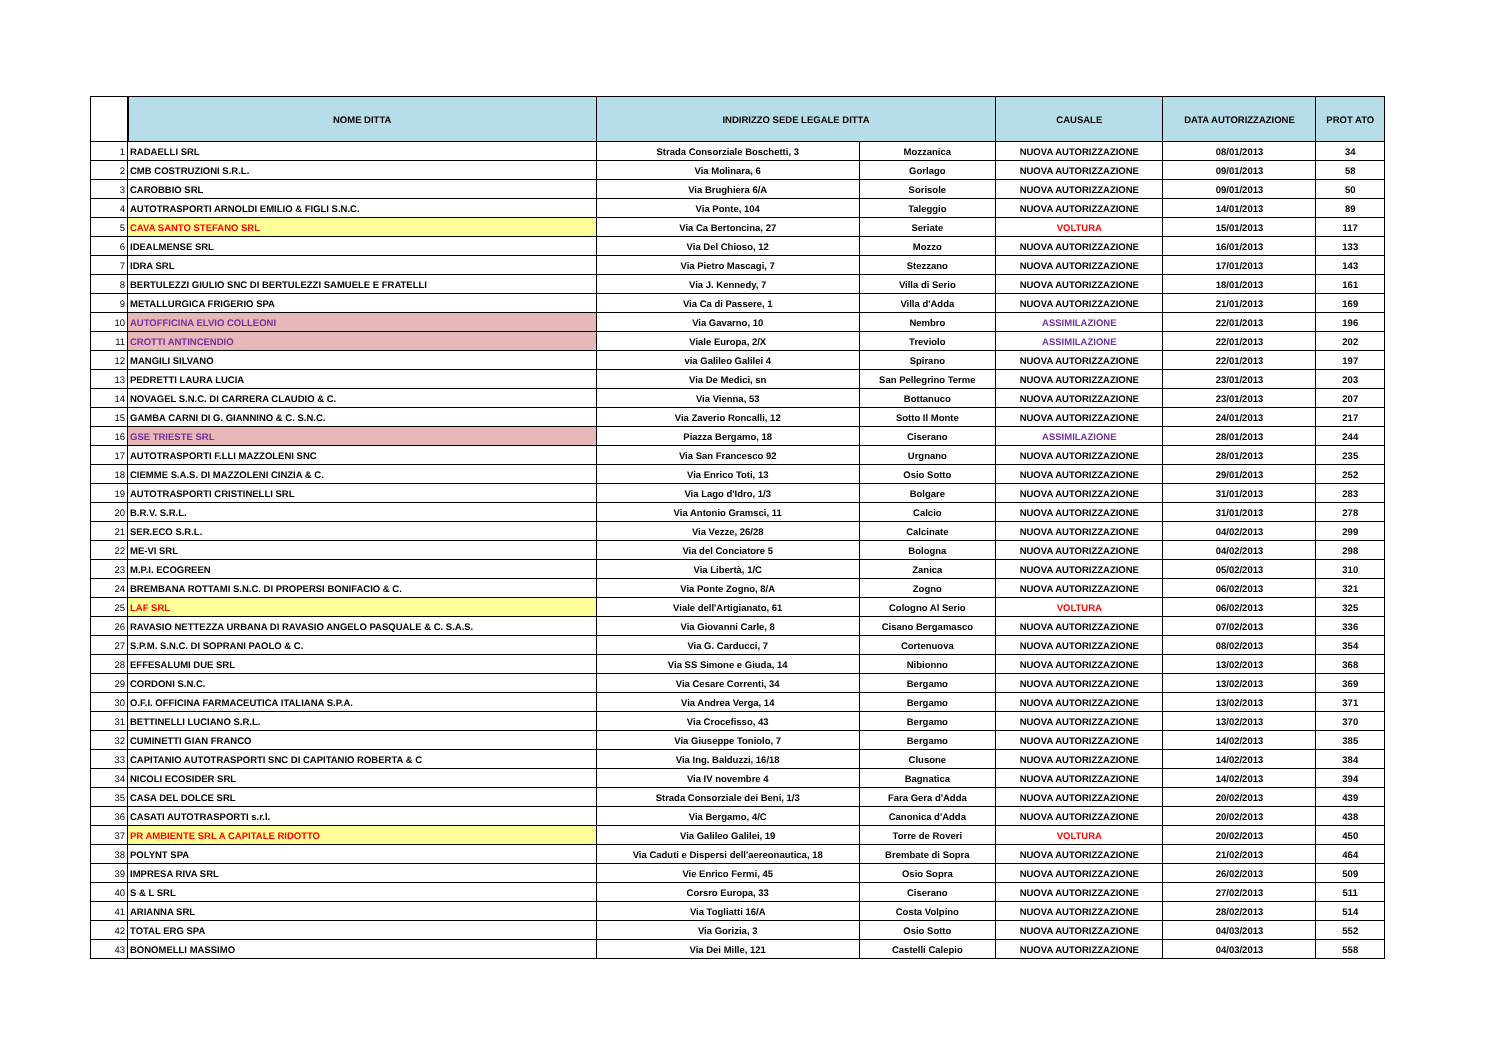| | NOME DITTA | INDIRIZZO SEDE LEGALE DITTA | | CAUSALE | DATA AUTORIZZAZIONE | PROT ATO |
| --- | --- | --- | --- | --- | --- | --- |
| 1 | RADAELLI SRL | Strada Consorziale Boschetti, 3 | Mozzanica | NUOVA AUTORIZZAZIONE | 08/01/2013 | 34 |
| 2 | CMB COSTRUZIONI S.R.L. | Via Molinara, 6 | Gorlago | NUOVA AUTORIZZAZIONE | 09/01/2013 | 58 |
| 3 | CAROBBIO SRL | Via Brughiera 6/A | Sorisole | NUOVA AUTORIZZAZIONE | 09/01/2013 | 50 |
| 4 | AUTOTRASPORTI ARNOLDI EMILIO & FIGLI S.N.C. | Via Ponte, 104 | Taleggio | NUOVA AUTORIZZAZIONE | 14/01/2013 | 89 |
| 5 | CAVA SANTO STEFANO SRL | Via Ca Bertoncina, 27 | Seriate | VOLTURA | 15/01/2013 | 117 |
| 6 | IDEALMENSE SRL | Via Del Chioso, 12 | Mozzo | NUOVA AUTORIZZAZIONE | 16/01/2013 | 133 |
| 7 | IDRA SRL | Via Pietro Mascagi, 7 | Stezzano | NUOVA AUTORIZZAZIONE | 17/01/2013 | 143 |
| 8 | BERTULEZZI GIULIO SNC DI BERTULEZZI SAMUELE E FRATELLI | Via J. Kennedy, 7 | Villa di Serio | NUOVA AUTORIZZAZIONE | 18/01/2013 | 161 |
| 9 | METALLURGICA FRIGERIO SPA | Via Ca di Passere, 1 | Villa d'Adda | NUOVA AUTORIZZAZIONE | 21/01/2013 | 169 |
| 10 | AUTOFFICINA ELVIO COLLEONI | Via Gavarno, 10 | Nembro | ASSIMILAZIONE | 22/01/2013 | 196 |
| 11 | CROTTI ANTINCENDIO | Viale Europa, 2/X | Treviolo | ASSIMILAZIONE | 22/01/2013 | 202 |
| 12 | MANGILI SILVANO | via Galileo Galilei 4 | Spirano | NUOVA AUTORIZZAZIONE | 22/01/2013 | 197 |
| 13 | PEDRETTI LAURA LUCIA | Via De Medici, sn | San Pellegrino Terme | NUOVA AUTORIZZAZIONE | 23/01/2013 | 203 |
| 14 | NOVAGEL S.N.C. DI CARRERA CLAUDIO & C. | Via Vienna, 53 | Bottanuco | NUOVA AUTORIZZAZIONE | 23/01/2013 | 207 |
| 15 | GAMBA CARNI DI G. GIANNINO & C. S.N.C. | Via Zaverio Roncalli, 12 | Sotto Il Monte | NUOVA AUTORIZZAZIONE | 24/01/2013 | 217 |
| 16 | GSE TRIESTE SRL | Piazza Bergamo, 18 | Ciserano | ASSIMILAZIONE | 28/01/2013 | 244 |
| 17 | AUTOTRASPORTI F.LLI MAZZOLENI SNC | Via San Francesco 92 | Urgnano | NUOVA AUTORIZZAZIONE | 28/01/2013 | 235 |
| 18 | CIEMME S.A.S. DI MAZZOLENI CINZIA & C. | Via Enrico Toti, 13 | Osio Sotto | NUOVA AUTORIZZAZIONE | 29/01/2013 | 252 |
| 19 | AUTOTRASPORTI CRISTINELLI SRL | Via Lago d'Idro, 1/3 | Bolgare | NUOVA AUTORIZZAZIONE | 31/01/2013 | 283 |
| 20 | B.R.V. S.R.L. | Via Antonio Gramsci, 11 | Calcio | NUOVA AUTORIZZAZIONE | 31/01/2013 | 278 |
| 21 | SER.ECO S.R.L. | Via Vezze, 26/28 | Calcinate | NUOVA AUTORIZZAZIONE | 04/02/2013 | 299 |
| 22 | ME-VI SRL | Via del Conciatore 5 | Bologna | NUOVA AUTORIZZAZIONE | 04/02/2013 | 298 |
| 23 | M.P.I. ECOGREEN | Via Libertà, 1/C | Zanica | NUOVA AUTORIZZAZIONE | 05/02/2013 | 310 |
| 24 | BREMBANA ROTTAMI S.N.C. DI PROPERSI BONIFACIO & C. | Via Ponte Zogno, 8/A | Zogno | NUOVA AUTORIZZAZIONE | 06/02/2013 | 321 |
| 25 | LAF SRL | Viale dell'Artigianato, 61 | Cologno Al Serio | VOLTURA | 06/02/2013 | 325 |
| 26 | RAVASIO NETTEZZA URBANA DI RAVASIO ANGELO PASQUALE & C. S.A.S. | Via Giovanni Carle, 8 | Cisano Bergamasco | NUOVA AUTORIZZAZIONE | 07/02/2013 | 336 |
| 27 | S.P.M. S.N.C. DI SOPRANI PAOLO & C. | Via G. Carducci, 7 | Cortenuova | NUOVA AUTORIZZAZIONE | 08/02/2013 | 354 |
| 28 | EFFESALUMI DUE SRL | Via SS Simone e Giuda, 14 | Nibionno | NUOVA AUTORIZZAZIONE | 13/02/2013 | 368 |
| 29 | CORDONI S.N.C. | Via Cesare Correnti, 34 | Bergamo | NUOVA AUTORIZZAZIONE | 13/02/2013 | 369 |
| 30 | O.F.I. OFFICINA FARMACEUTICA ITALIANA S.P.A. | Via Andrea Verga, 14 | Bergamo | NUOVA AUTORIZZAZIONE | 13/02/2013 | 371 |
| 31 | BETTINELLI LUCIANO S.R.L. | Via Crocefisso, 43 | Bergamo | NUOVA AUTORIZZAZIONE | 13/02/2013 | 370 |
| 32 | CUMINETTI GIAN FRANCO | Via Giuseppe Toniolo, 7 | Bergamo | NUOVA AUTORIZZAZIONE | 14/02/2013 | 385 |
| 33 | CAPITANIO AUTOTRASPORTI SNC DI CAPITANIO ROBERTA & C | Via Ing. Balduzzi, 16/18 | Clusone | NUOVA AUTORIZZAZIONE | 14/02/2013 | 384 |
| 34 | NICOLI ECOSIDER SRL | Via IV novembre 4 | Bagnatica | NUOVA AUTORIZZAZIONE | 14/02/2013 | 394 |
| 35 | CASA DEL DOLCE SRL | Strada Consorziale dei Beni, 1/3 | Fara Gera d'Adda | NUOVA AUTORIZZAZIONE | 20/02/2013 | 439 |
| 36 | CASATI AUTOTRASPORTI s.r.l. | Via Bergamo, 4/C | Canonica d'Adda | NUOVA AUTORIZZAZIONE | 20/02/2013 | 438 |
| 37 | PR AMBIENTE SRL A CAPITALE RIDOTTO | Via Galileo Galilei, 19 | Torre de Roveri | VOLTURA | 20/02/2013 | 450 |
| 38 | POLYNT SPA | Via Caduti e Dispersi dell'aereonautica, 18 | Brembate di Sopra | NUOVA AUTORIZZAZIONE | 21/02/2013 | 464 |
| 39 | IMPRESA RIVA SRL | Vie Enrico Fermi, 45 | Osio Sopra | NUOVA AUTORIZZAZIONE | 26/02/2013 | 509 |
| 40 | S & L SRL | Corsro Europa, 33 | Ciserano | NUOVA AUTORIZZAZIONE | 27/02/2013 | 511 |
| 41 | ARIANNA SRL | Via Togliatti 16/A | Costa Volpino | NUOVA AUTORIZZAZIONE | 28/02/2013 | 514 |
| 42 | TOTAL ERG SPA | Via Gorizia, 3 | Osio Sotto | NUOVA AUTORIZZAZIONE | 04/03/2013 | 552 |
| 43 | BONOMELLI MASSIMO | Via Dei Mille, 121 | Castelli Calepio | NUOVA AUTORIZZAZIONE | 04/03/2013 | 558 |